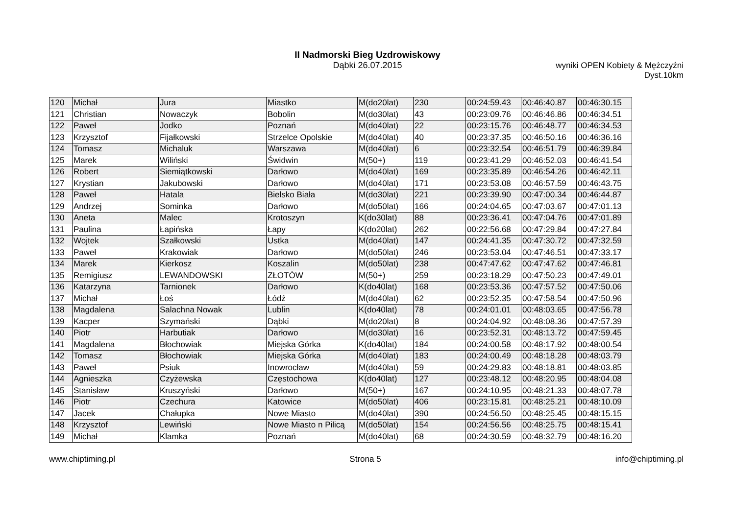II Nadmorski Bieg Uzdrowiskowy
Dąbki 26.07.2015
wyniki OPEN Kobiety & Mężczyźni
Dyst.10km
| 120 | Michał | Jura | Miastko | M(do20lat) | 230 | 00:24:59.43 | 00:46:40.87 | 00:46:30.15 |
| 121 | Christian | Nowaczyk | Bobolin | M(do30lat) | 43 | 00:23:09.76 | 00:46:46.86 | 00:46:34.51 |
| 122 | Paweł | Jodko | Poznań | M(do40lat) | 22 | 00:23:15.76 | 00:46:48.77 | 00:46:34.53 |
| 123 | Krzysztof | Fijałkowski | Strzelce Opolskie | M(do40lat) | 40 | 00:23:37.35 | 00:46:50.16 | 00:46:36.16 |
| 124 | Tomasz | Michaluk | Warszawa | M(do40lat) | 6 | 00:23:32.54 | 00:46:51.79 | 00:46:39.84 |
| 125 | Marek | Wiliński | Świdwin | M(50+) | 119 | 00:23:41.29 | 00:46:52.03 | 00:46:41.54 |
| 126 | Robert | Siemiątkowski | Darłowo | M(do40lat) | 169 | 00:23:35.89 | 00:46:54.26 | 00:46:42.11 |
| 127 | Krystian | Jakubowski | Darłowo | M(do40lat) | 171 | 00:23:53.08 | 00:46:57.59 | 00:46:43.75 |
| 128 | Paweł | Hatala | Bielsko Biała | M(do30lat) | 221 | 00:23:39.90 | 00:47:00.34 | 00:46:44.87 |
| 129 | Andrzej | Sominka | Darłowo | M(do50lat) | 166 | 00:24:04.65 | 00:47:03.67 | 00:47:01.13 |
| 130 | Aneta | Malec | Krotoszyn | K(do30lat) | 88 | 00:23:36.41 | 00:47:04.76 | 00:47:01.89 |
| 131 | Paulina | Łapińska | Łapy | K(do20lat) | 262 | 00:22:56.68 | 00:47:29.84 | 00:47:27.84 |
| 132 | Wojtek | Szałkowski | Ustka | M(do40lat) | 147 | 00:24:41.35 | 00:47:30.72 | 00:47:32.59 |
| 133 | Paweł | Krakowiak | Darłowo | M(do50lat) | 246 | 00:23:53.04 | 00:47:46.51 | 00:47:33.17 |
| 134 | Marek | Kierkosz | Koszalin | M(do50lat) | 238 | 00:47:47.62 | 00:47:47.62 | 00:47:46.81 |
| 135 | Remigiusz | LEWANDOWSKI | ZŁOTÓW | M(50+) | 259 | 00:23:18.29 | 00:47:50.23 | 00:47:49.01 |
| 136 | Katarzyna | Tarnionek | Darłowo | K(do40lat) | 168 | 00:23:53.36 | 00:47:57.52 | 00:47:50.06 |
| 137 | Michał | Łoś | Łódź | M(do40lat) | 62 | 00:23:52.35 | 00:47:58.54 | 00:47:50.96 |
| 138 | Magdalena | Salachna Nowak | Lublin | K(do40lat) | 78 | 00:24:01.01 | 00:48:03.65 | 00:47:56.78 |
| 139 | Kacper | Szymański | Dąbki | M(do20lat) | 8 | 00:24:04.92 | 00:48:08.36 | 00:47:57.39 |
| 140 | Piotr | Harbutiak | Darłowo | M(do30lat) | 16 | 00:23:52.31 | 00:48:13.72 | 00:47:59.45 |
| 141 | Magdalena | Błochowiak | Miejska Górka | K(do40lat) | 184 | 00:24:00.58 | 00:48:17.92 | 00:48:00.54 |
| 142 | Tomasz | Błochowiak | Miejska Górka | M(do40lat) | 183 | 00:24:00.49 | 00:48:18.28 | 00:48:03.79 |
| 143 | Paweł | Psiuk | Inowrocław | M(do40lat) | 59 | 00:24:29.83 | 00:48:18.81 | 00:48:03.85 |
| 144 | Agnieszka | Czyżewska | Częstochowa | K(do40lat) | 127 | 00:23:48.12 | 00:48:20.95 | 00:48:04.08 |
| 145 | Stanisław | Kruszyński | Darłowo | M(50+) | 167 | 00:24:10.95 | 00:48:21.33 | 00:48:07.78 |
| 146 | Piotr | Czechura | Katowice | M(do50lat) | 406 | 00:23:15.81 | 00:48:25.21 | 00:48:10.09 |
| 147 | Jacek | Chałupka | Nowe Miasto | M(do40lat) | 390 | 00:24:56.50 | 00:48:25.45 | 00:48:15.15 |
| 148 | Krzysztof | Lewiński | Nowe Miasto n Pilicą | M(do50lat) | 154 | 00:24:56.56 | 00:48:25.75 | 00:48:15.41 |
| 149 | Michał | Klamka | Poznań | M(do40lat) | 68 | 00:24:30.59 | 00:48:32.79 | 00:48:16.20 |
www.chiptiming.pl Strona 5 info@chiptiming.pl